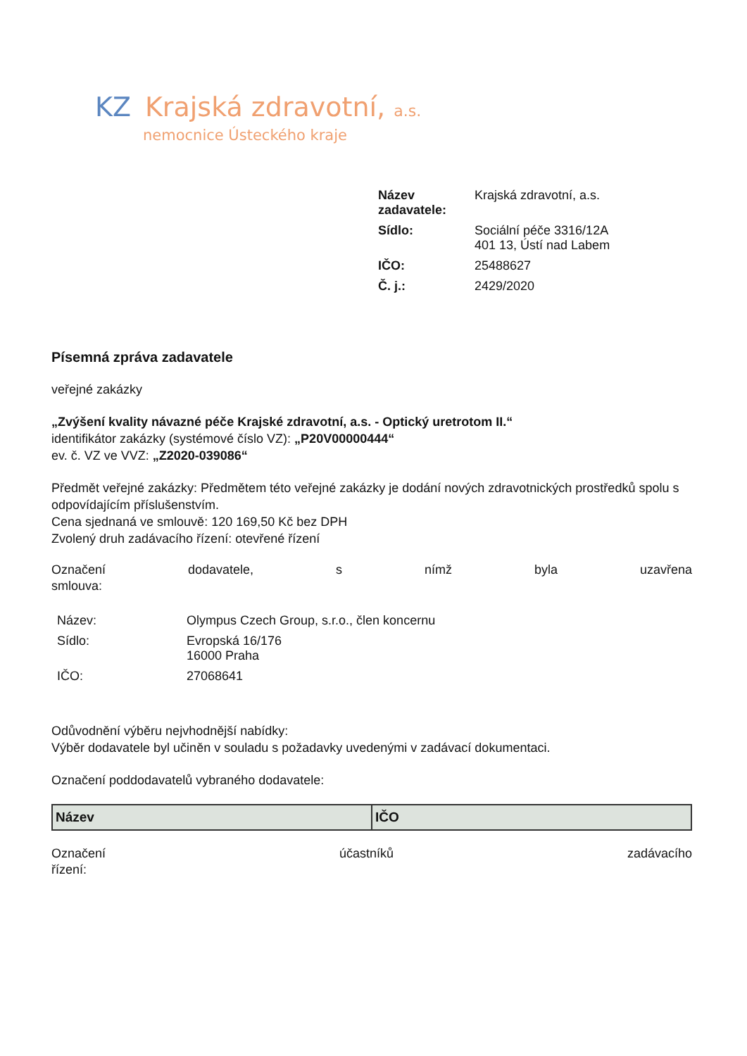KZ Krajská zdravotní, a.s.
nemocnice Ústeckého kraje
| Název zadavatele: | Krajská zdravotní, a.s. |
| Sídlo: | Sociální péče 3316/12A 401 13, Ústí nad Labem |
| IČO: | 25488627 |
| Č. j.: | 2429/2020 |
Písemná zpráva zadavatele
veřejné zakázky
„Zvýšení kvality návazné péče Krajské zdravotní, a.s. - Optický uretrotom II.“
identifikátor zakázky (systémové číslo VZ): „P20V00000444“
ev. č. VZ ve VVZ: „Z2020-039086“
Předmět veřejné zakázky: Předmětem této veřejné zakázky je dodání nových zdravotnických prostředků spolu s odpovídajícím příslušenstvím.
Cena sjednaná ve smlouvě: 120 169,50 Kč bez DPH
Zvolený druh zadávacího řízení: otevřené řízení
Označení dodavatele, s nímž byla uzavřena
smlouva:
| Název: | Olympus Czech Group, s.r.o., člen koncernu |
| Sídlo: | Evropská 16/176 16000 Praha |
| IČO: | 27068641 |
Odůvodnění výběru nejvhodnější nabídky:
Výběr dodavatele byl učiněn v souladu s požadavky uvedenými v zadávací dokumentaci.
Označení poddodavatelů vybraného dodavatele:
| Název | IČO |
| --- | --- |
Označení účastníků zadávacího
řízení: